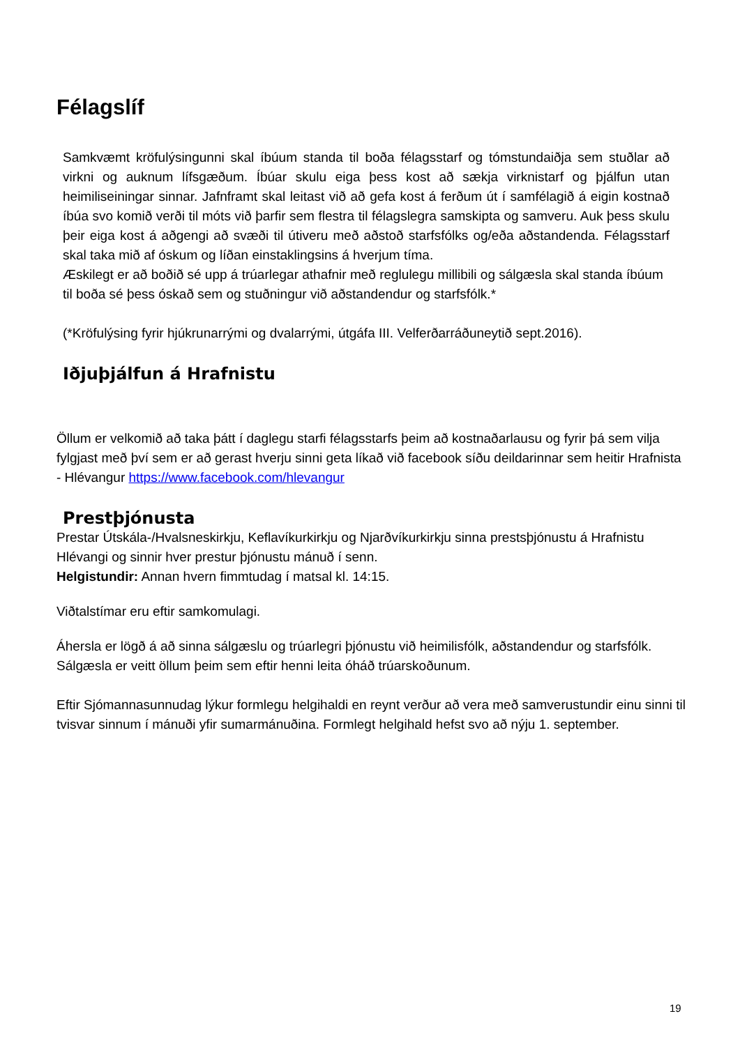Félagslíf
Samkvæmt kröfulýsingunni skal íbúum standa til boða félagsstarf og tómstundaiðja sem stuðlar að virkni og auknum lífsgæðum. Íbúar skulu eiga þess kost að sækja virknistarf og þjálfun utan heimiliseiningar sinnar. Jafnframt skal leitast við að gefa kost á ferðum út í samfélagið á eigin kostnað íbúa svo komið verði til móts við þarfir sem flestra til félagslegra samskipta og samveru. Auk þess skulu þeir eiga kost á aðgengi að svæði til útiveru með aðstoð starfsfólks og/eða aðstandenda. Félagsstarf skal taka mið af óskum og líðan einstaklingsins á hverjum tíma.
Æskilegt er að boðið sé upp á trúarlegar athafnir með reglulegu millibili og sálgæsla skal standa íbúum til boða sé þess óskað sem og stuðningur við aðstandendur og starfsfólk.*
(*Kröfulýsing fyrir hjúkrunarrými og dvalarrými, útgáfa III. Velferðarráðuneytið sept.2016).
Iðjuþjálfun á Hrafnistu
Öllum er velkomið að taka þátt í daglegu starfi félagsstarfs þeim að kostnaðarlausu og fyrir þá sem vilja fylgjast með því sem er að gerast hverju sinni geta líkað við facebook síðu deildarinnar sem heitir Hrafnista - Hlévangur https://www.facebook.com/hlevangur
Prestþjónusta
Prestar Útskála-/Hvalsneskirkju, Keflavíkurkirkju og Njarðvíkurkirkju sinna prestsþjónustu á Hrafnistu Hlévangi og sinnir hver prestur þjónustu mánuð í senn.
Helgistundir: Annan hvern fimmtudag í matsal kl. 14:15.
Viðtalstímar eru eftir samkomulagi.
Áhersla er lögð á að sinna sálgæslu og trúarlegri þjónustu við heimilisfólk, aðstandendur og starfsfólk. Sálgæsla er veitt öllum þeim sem eftir henni leita óháð trúarskoðunum.
Eftir Sjómannasunnudag lýkur formlegu helgihaldi en reynt verður að vera með samverustundir einu sinni til tvisvar sinnum í mánuði yfir sumarmánuðina. Formlegt helgihald hefst svo að nýju 1. september.
19